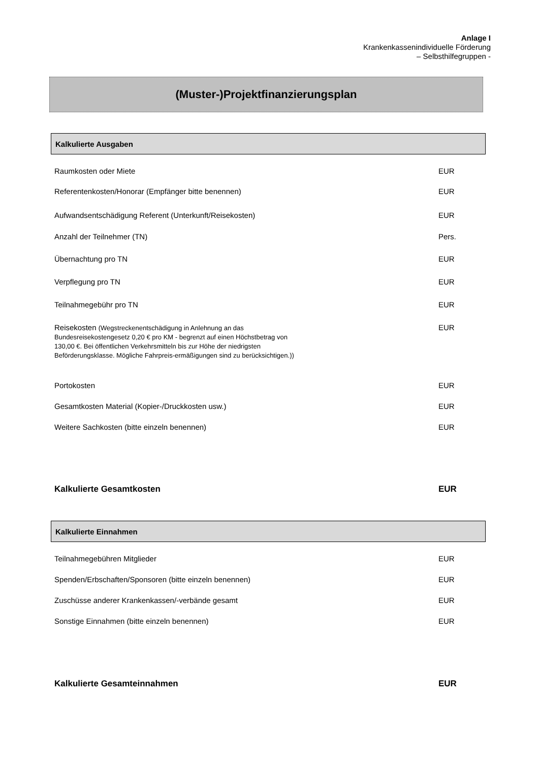Anlage I
Krankenkassenindividuelle Förderung
– Selbsthilfegruppen -
(Muster-)Projektfinanzierungsplan
Kalkulierte Ausgaben
Raumkosten oder Miete EUR
Referentenkosten/Honorar (Empfänger bitte benennen) EUR
Aufwandsentschädigung Referent (Unterkunft/Reisekosten) EUR
Anzahl der Teilnehmer (TN) Pers.
Übernachtung pro TN EUR
Verpflegung pro TN EUR
Teilnahmegebühr pro TN EUR
Reisekosten (Wegstreckenentschädigung in Anlehnung an das Bundesreisekostengesetz 0,20 € pro KM - begrenzt auf einen Höchstbetrag von 130,00 €. Bei öffentlichen Verkehrsmitteln bis zur Höhe der niedrigsten Beförderungsklasse. Mögliche Fahrpreis-ermäßigungen sind zu berücksichtigen.)) EUR
Portokosten EUR
Gesamtkosten Material (Kopier-/Druckkosten usw.) EUR
Weitere Sachkosten (bitte einzeln benennen) EUR
Kalkulierte Gesamtkosten EUR
Kalkulierte Einnahmen
Teilnahmegebühren Mitglieder EUR
Spenden/Erbschaften/Sponsoren (bitte einzeln benennen) EUR
Zuschüsse anderer Krankenkassen/-verbände gesamt EUR
Sonstige Einnahmen (bitte einzeln benennen) EUR
Kalkulierte Gesamteinnahmen EUR